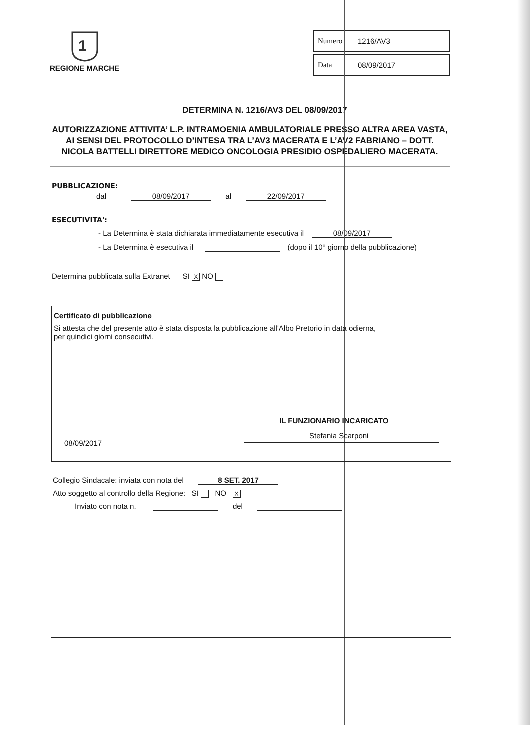1
REGIONE MARCHE
Numero 1216/AV3
Data 08/09/2017
DETERMINA N. 1216/AV3 DEL 08/09/2017
AUTORIZZAZIONE ATTIVITA’ L.P. INTRAMOENIA AMBULATORIALE PRESSO ALTRA AREA VASTA, AI SENSI DEL PROTOCOLLO D’INTESA TRA L’AV3 MACERATA E L’AV2 FABRIANO – DOTT. NICOLA BATTELLI DIRETTORE MEDICO ONCOLOGIA PRESIDIO OSPEDALIERO MACERATA.
PUBBLICAZIONE:
dal 08/09/2017 al 22/09/2017
ESECUTIVITA':
- La Determina è stata dichiarata immediatamente esecutiva il 08/09/2017
- La Determina è esecutiva il (dopo il 10° giorno della pubblicazione)
Determina pubblicata sulla Extranet SI X NO
Certificato di pubblicazione
Si attesta che del presente atto è stata disposta la pubblicazione all'Albo Pretorio in data odierna,
per quindici giorni consecutivi.
IL FUNZIONARIO INCARICATO
Stefania Scarponi
08/09/2017
Collegio Sindacale: inviata con nota del 8 SET. 2017
Atto soggetto al controllo della Regione: SI NO X
Inviato con nota n. del